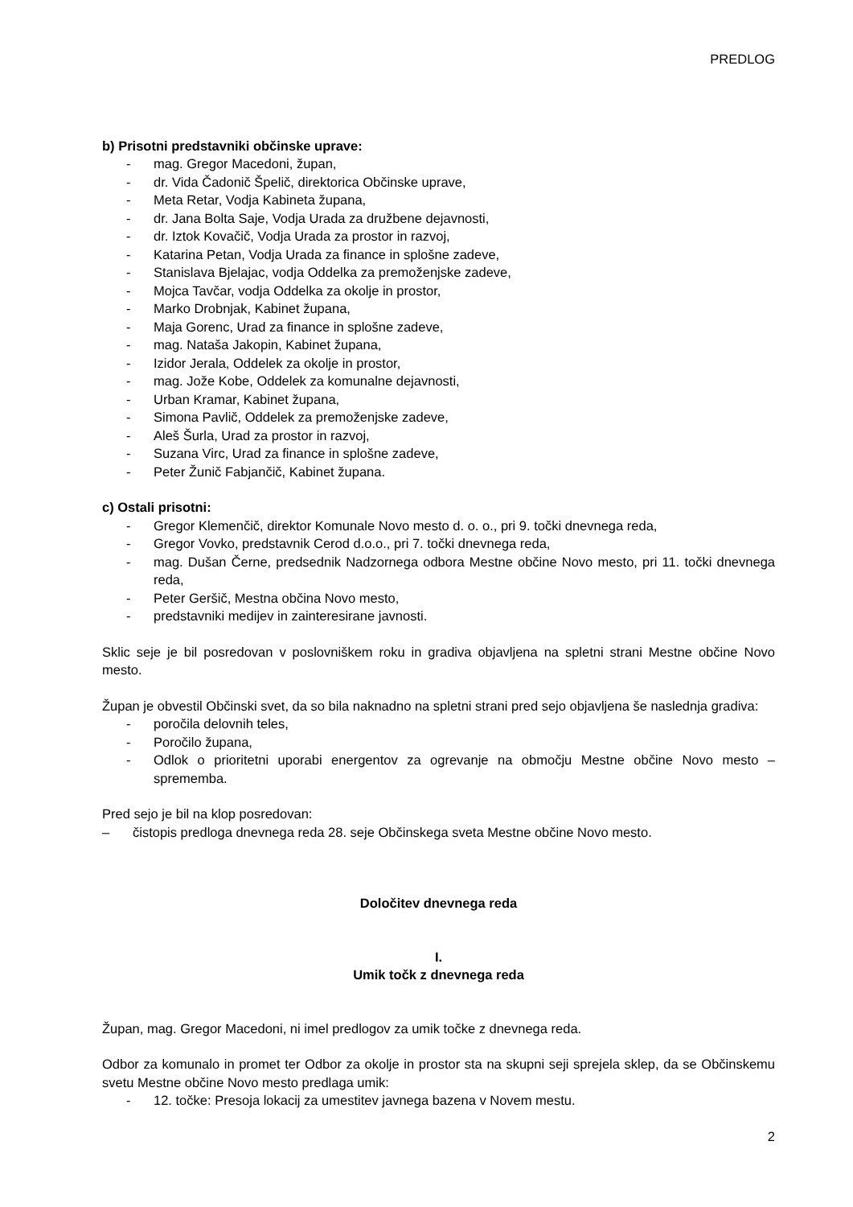PREDLOG
b) Prisotni predstavniki občinske uprave:
- mag. Gregor Macedoni, župan,
- dr. Vida Čadonič Špelič, direktorica Občinske uprave,
- Meta Retar, Vodja Kabineta župana,
- dr. Jana Bolta Saje, Vodja Urada za družbene dejavnosti,
- dr. Iztok Kovačič, Vodja Urada za prostor in razvoj,
- Katarina Petan, Vodja Urada za finance in splošne zadeve,
- Stanislava Bjelajac, vodja Oddelka za premoženjske zadeve,
- Mojca Tavčar, vodja Oddelka za okolje in prostor,
- Marko Drobnjak, Kabinet župana,
- Maja Gorenc, Urad za finance in splošne zadeve,
- mag. Nataša Jakopin, Kabinet župana,
- Izidor Jerala, Oddelek za okolje in prostor,
- mag. Jože Kobe, Oddelek za komunalne dejavnosti,
- Urban Kramar, Kabinet župana,
- Simona Pavlič, Oddelek za premoženjske zadeve,
- Aleš Šurla, Urad za prostor in razvoj,
- Suzana Virc, Urad za finance in splošne zadeve,
- Peter Žunič Fabjančič, Kabinet župana.
c) Ostali prisotni:
- Gregor Klemenčič, direktor Komunale Novo mesto d. o. o., pri 9. točki dnevnega reda,
- Gregor Vovko, predstavnik Cerod d.o.o., pri 7. točki dnevnega reda,
- mag. Dušan Černe, predsednik Nadzornega odbora Mestne občine Novo mesto, pri 11. točki dnevnega reda,
- Peter Geršič, Mestna občina Novo mesto,
- predstavniki medijev in zainteresirane javnosti.
Sklic seje je bil posredovan v poslovniškem roku in gradiva objavljena na spletni strani Mestne občine Novo mesto.
Župan je obvestil Občinski svet, da so bila naknadno na spletni strani pred sejo objavljena še naslednja gradiva:
- poročila delovnih teles,
- Poročilo župana,
- Odlok o prioritetni uporabi energentov za ogrevanje na območju Mestne občine Novo mesto – sprememba.
Pred sejo je bil na klop posredovan:
– čistopis predloga dnevnega reda 28. seje Občinskega sveta Mestne občine Novo mesto.
Določitev dnevnega reda
I.
Umik točk z dnevnega reda
Župan, mag. Gregor Macedoni, ni imel predlogov za umik točke z dnevnega reda.
Odbor za komunalo in promet ter Odbor za okolje in prostor sta na skupni seji sprejela sklep, da se Občinskemu svetu Mestne občine Novo mesto predlaga umik:
- 12. točke: Presoja lokacij za umestitev javnega bazena v Novem mestu.
2